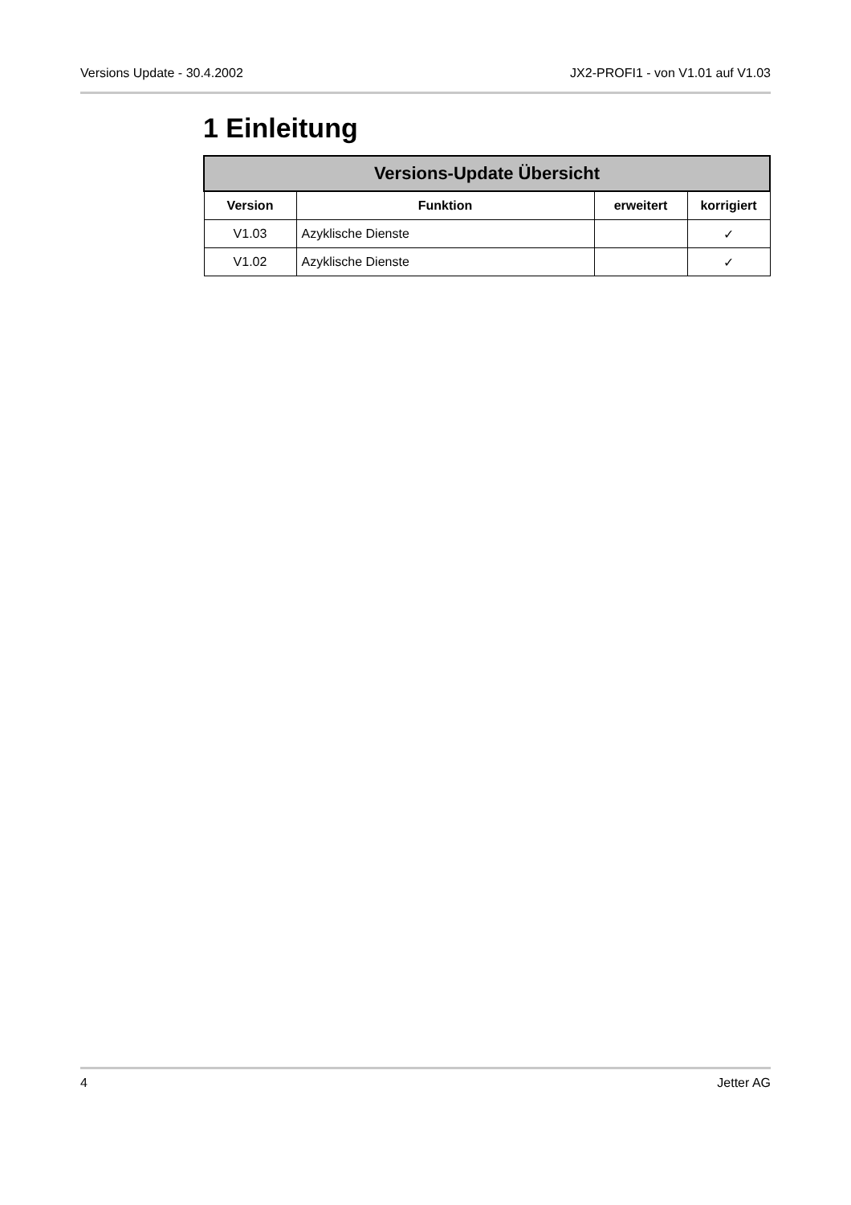Versions Update - 30.4.2002 JX2-PROFI1 - von V1.01 auf V1.03
1 Einleitung
| Versions-Update Übersicht | | | |
| --- | --- | --- | --- |
| Version | Funktion | erweitert | korrigiert |
| V1.03 | Azyklische Dienste | | ✓ |
| V1.02 | Azyklische Dienste | | ✓ |
4 Jetter AG